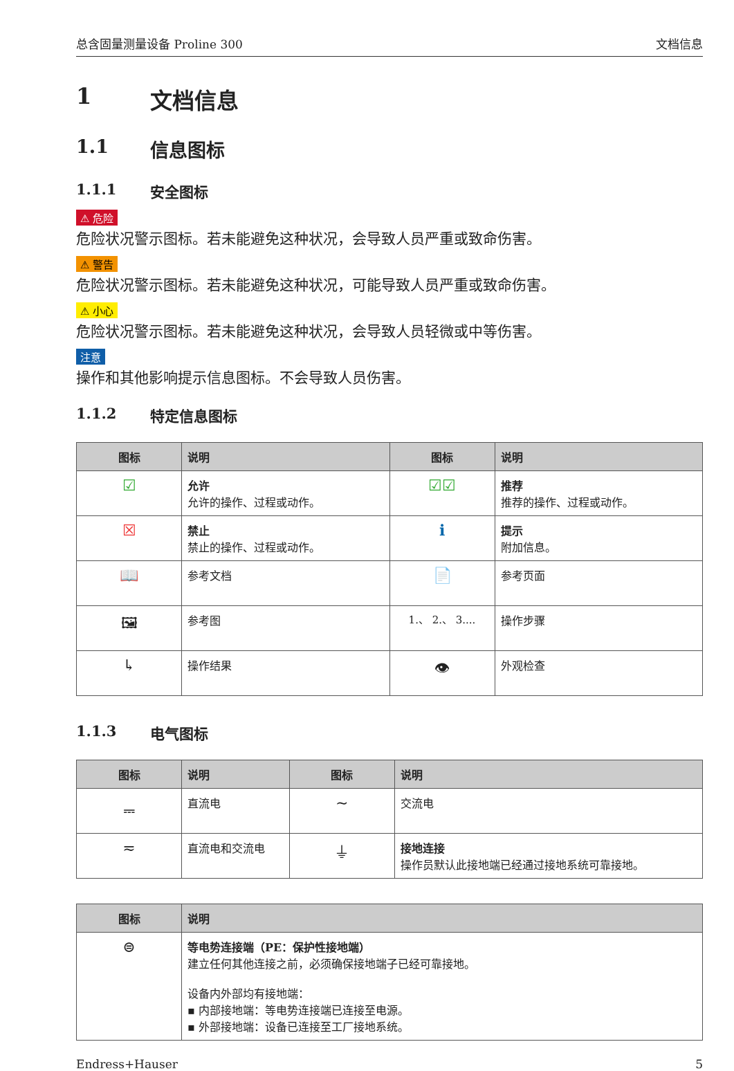总含固量测量设备 Proline 300 文档信息
1 文档信息
1.1 信息图标
1.1.1 安全图标
⚠ 危险
危险状况警示图标。若未能避免这种状况，会导致人员严重或致命伤害。
⚠ 警告
危险状况警示图标。若未能避免这种状况，可能导致人员严重或致命伤害。
⚠ 小心
危险状况警示图标。若未能避免这种状况，会导致人员轻微或中等伤害。
注意
操作和其他影响提示信息图标。不会导致人员伤害。
1.1.2 特定信息图标
| 图标 | 说明 | 图标 | 说明 |
| --- | --- | --- | --- |
| ☑ | 允许 允许的操作、过程或动作。 | ☑☑ | 推荐 推荐的操作、过程或动作。 |
| ☒ | 禁止 禁止的操作、过程或动作。 | ℹ | 提示 附加信息。 |
| 📖 | 参考文档 | 📄 | 参考页面 |
| 🖼 | 参考图 | 1.、 2.、 3.... | 操作步骤 |
| ↳ | 操作结果 | 👁 | 外观检查 |
1.1.3 电气图标
| 图标 | 说明 | 图标 | 说明 |
| --- | --- | --- | --- |
| ⎓ | 直流电 | ∼ | 交流电 |
| ≂ | 直流电和交流电 | ⏚ | 接地连接 操作员默认此接地端已经通过接地系统可靠接地。 |
| 图标 | 说明 |
| --- | --- |
| ⊜ | 等电势连接端（PE：保护性接地端） 建立任何其他连接之前，必须确保接地端子已经可靠接地。 设备内外部均有接地端： ▪ 内部接地端：等电势连接端已连接至电源。 ▪ 外部接地端：设备已连接至工厂接地系统。 |
Endress+Hauser 5